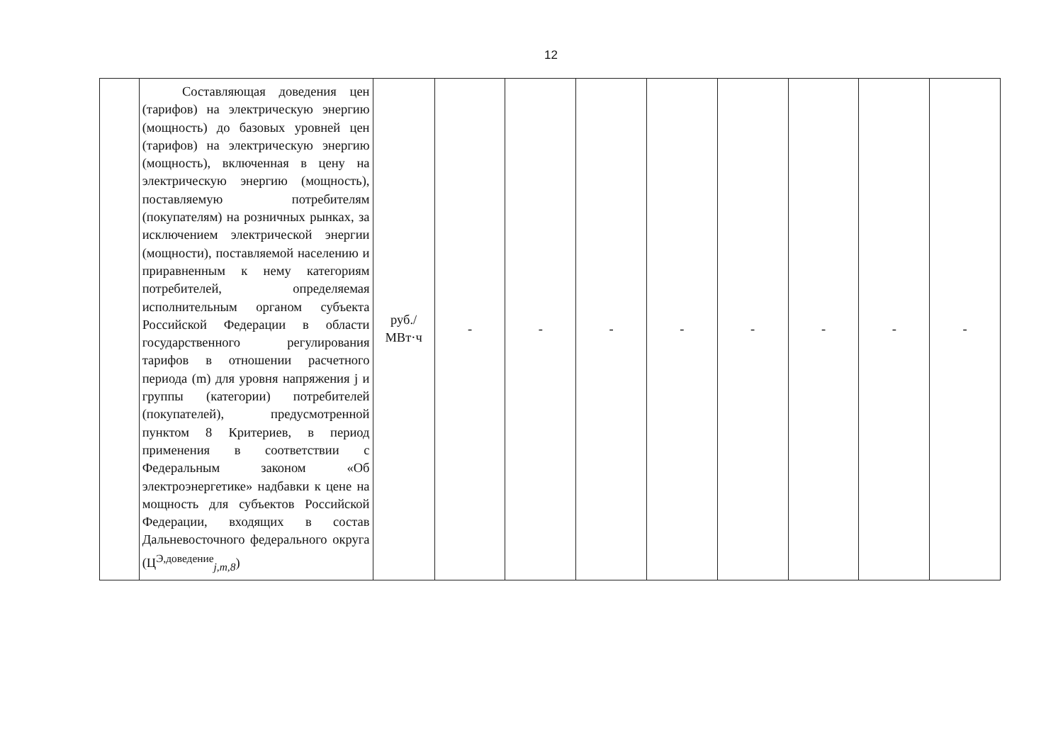12
| | Составляющая доведения цен (тарифов) на электрическую энергию (мощность) до базовых уровней цен (тарифов) на электрическую энергию (мощность), включенная в цену на электрическую энергию (мощность), поставляемую потребителям (покупателям) на розничных рынках, за исключением электрической энергии (мощности), поставляемой населению и приравненным к нему категориям потребителей, определяемая исполнительным органом субъекта Российской Федерации в области государственного регулирования тарифов в отношении расчетного периода (m) для уровня напряжения j и группы (категории) потребителей (покупателей), предусмотренной пунктом 8 Критериев, в период применения в соответствии с Федеральным законом «Об электроэнергетике» надбавки к цене на мощность для субъектов Российской Федерации, входящих в состав Дальневосточного федерального округа (Ц<sup>Э,доведение</sup><sub>j,m,8</sub>) | руб./ МВт·ч | - | - | - | - | - | - | - | - |